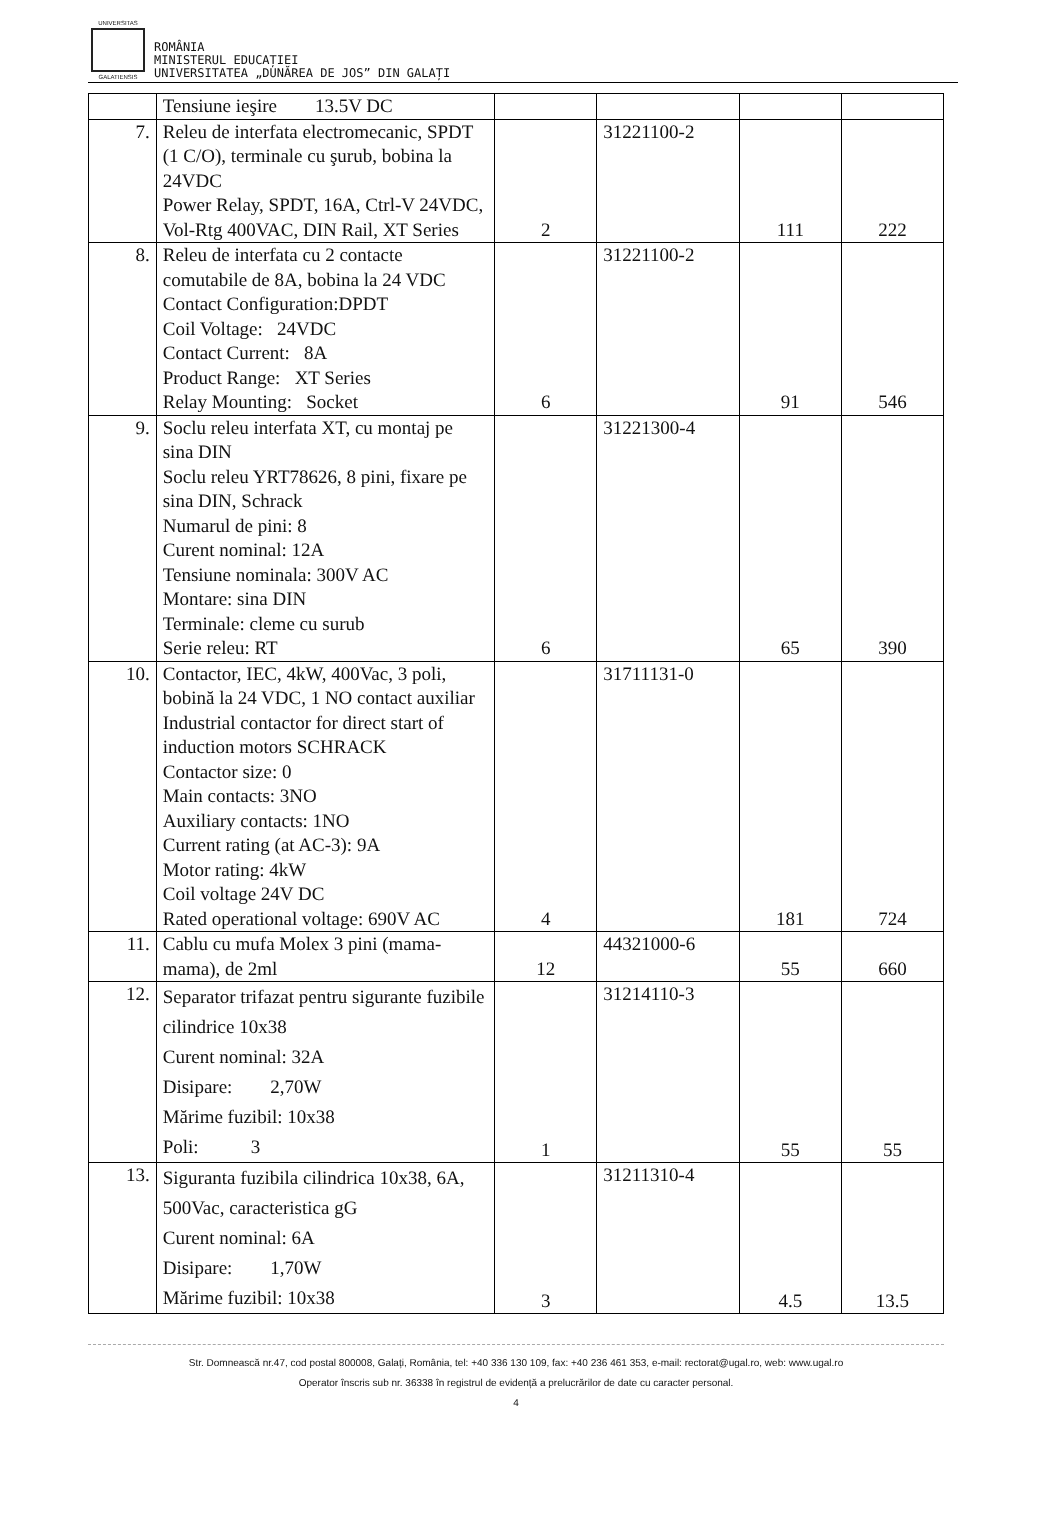UNIVERSITAS
GALATIENSIS
ROMÂNIA
MINISTERUL EDUCAȚIEI
UNIVERSITATEA „DUNĂREA DE JOS” DIN GALAȚI
| | Tensiune ieşire 13.5V DC | | | | |
| 7. | Releu de interfata electromecanic, SPDT (1 C/O), terminale cu şurub, bobina la 24VDC Power Relay, SPDT, 16A, Ctrl-V 24VDC, Vol-Rtg 400VAC, DIN Rail, XT Series | 2 | 31221100-2 | 111 | 222 |
| 8. | Releu de interfata cu 2 contacte comutabile de 8A, bobina la 24 VDC Contact Configuration:DPDT Coil Voltage: 24VDC Contact Current: 8A Product Range: XT Series Relay Mounting: Socket | 6 | 31221100-2 | 91 | 546 |
| 9. | Soclu releu interfata XT, cu montaj pe sina DIN Soclu releu YRT78626, 8 pini, fixare pe sina DIN, Schrack Numarul de pini: 8 Curent nominal: 12A Tensiune nominala: 300V AC Montare: sina DIN Terminale: cleme cu surub Serie releu: RT | 6 | 31221300-4 | 65 | 390 |
| 10. | Contactor, IEC, 4kW, 400Vac, 3 poli, bobină la 24 VDC, 1 NO contact auxiliar Industrial contactor for direct start of induction motors SCHRACK Contactor size: 0 Main contacts: 3NO Auxiliary contacts: 1NO Current rating (at AC-3): 9A Motor rating: 4kW Coil voltage 24V DC Rated operational voltage: 690V AC | 4 | 31711131-0 | 181 | 724 |
| 11. | Cablu cu mufa Molex 3 pini (mama-mama), de 2ml | 12 | 44321000-6 | 55 | 660 |
| 12. | Separator trifazat pentru sigurante fuzibile cilindrice 10x38 Curent nominal: 32A Disipare: 2,70W Mărime fuzibil: 10x38 Poli: 3 | 1 | 31214110-3 | 55 | 55 |
| 13. | Siguranta fuzibila cilindrica 10x38, 6A, 500Vac, caracteristica gG Curent nominal: 6A Disipare: 1,70W Mărime fuzibil: 10x38 | 3 | 31211310-4 | 4.5 | 13.5 |
Str. Domnească nr.47, cod postal 800008, Galați, România, tel: +40 336 130 109, fax: +40 236 461 353, e-mail: rectorat@ugal.ro, web: www.ugal.ro
Operator înscris sub nr. 36338 în registrul de evidență a prelucrărilor de date cu caracter personal.
4